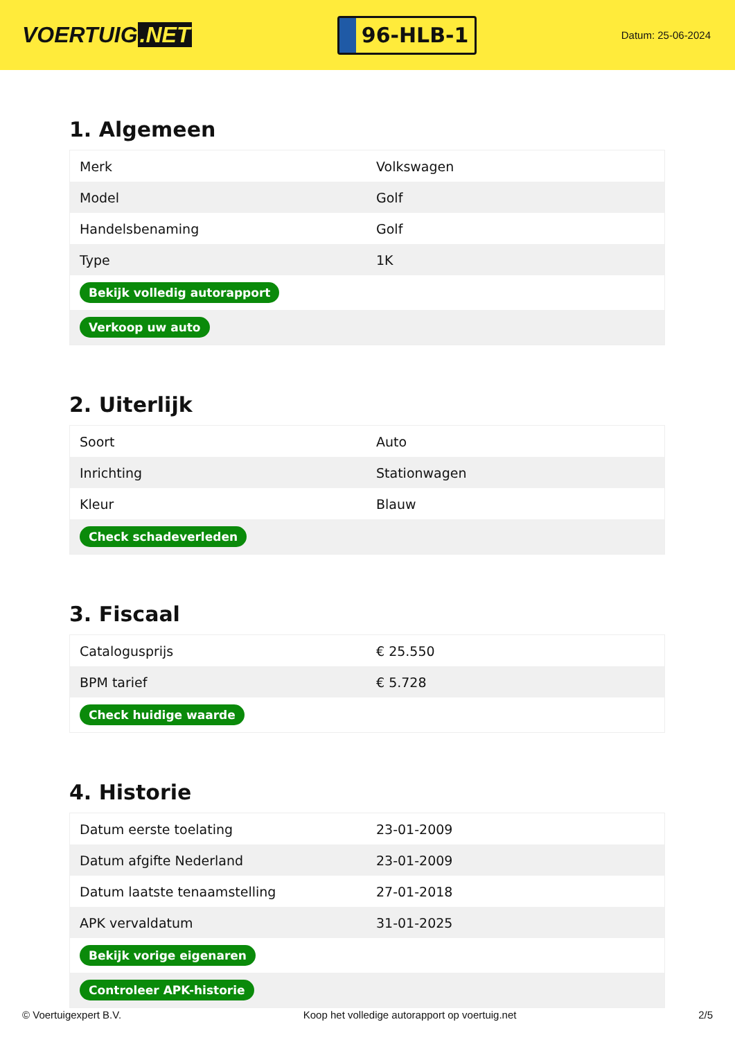VOERTUIG.NET
96-HLB-1
Datum: 25-06-2024
1. Algemeen
| Merk | Volkswagen |
| Model | Golf |
| Handelsbenaming | Golf |
| Type | 1K |
| Bekijk volledig autorapport | |
| Verkoop uw auto | |
2. Uiterlijk
| Soort | Auto |
| Inrichting | Stationwagen |
| Kleur | Blauw |
| Check schadeverleden | |
3. Fiscaal
| Catalogusprijs | € 25.550 |
| BPM tarief | € 5.728 |
| Check huidige waarde | |
4. Historie
| Datum eerste toelating | 23-01-2009 |
| Datum afgifte Nederland | 23-01-2009 |
| Datum laatste tenaamstelling | 27-01-2018 |
| APK vervaldatum | 31-01-2025 |
| Bekijk vorige eigenaren | |
| Controleer APK-historie | |
© Voertuigexpert B.V. Koop het volledige autorapport op voertuig.net 2/5